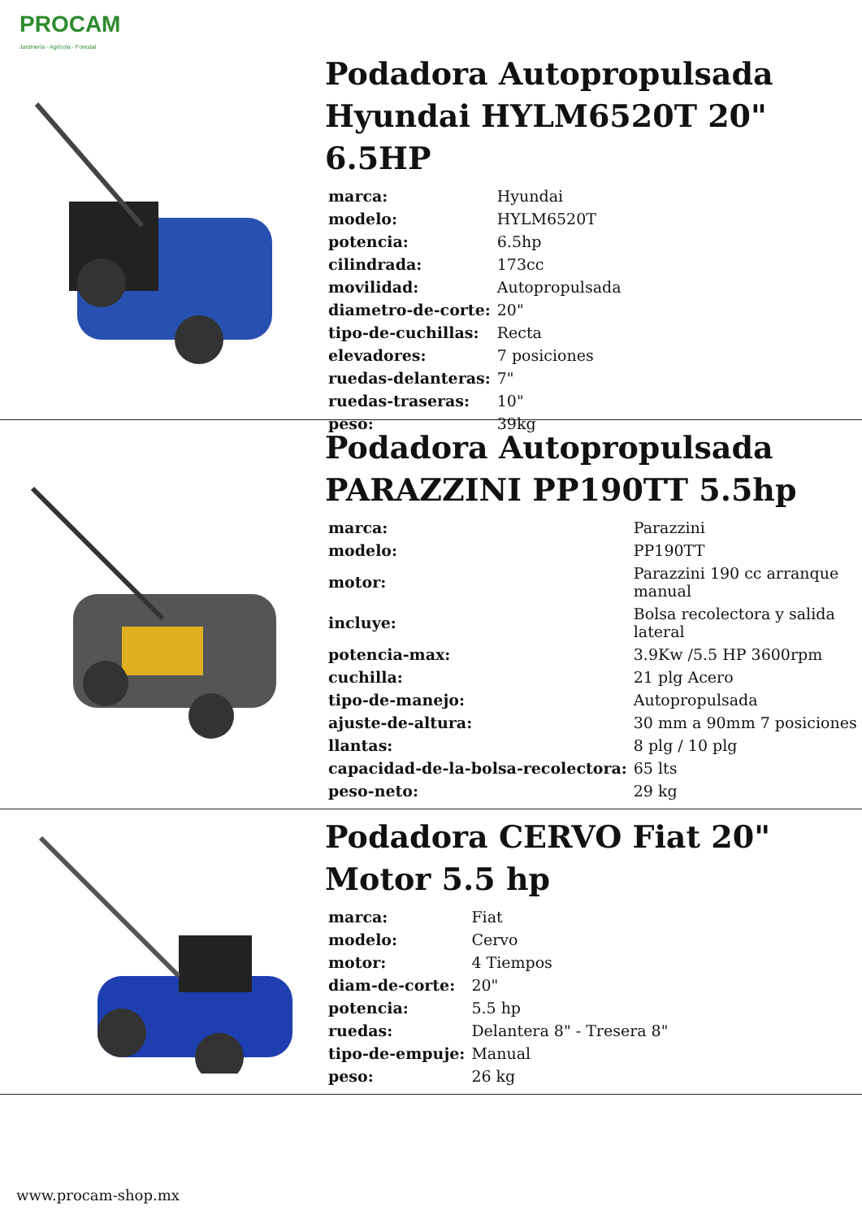PROCAM
Jardinería - Agrícola - Forestal
Podadora Autopropulsada Hyundai HYLM6520T 20" 6.5HP
| marca: | Hyundai |
| modelo: | HYLM6520T |
| potencia: | 6.5hp |
| cilindrada: | 173cc |
| movilidad: | Autopropulsada |
| diametro-de-corte: | 20" |
| tipo-de-cuchillas: | Recta |
| elevadores: | 7 posiciones |
| ruedas-delanteras: | 7" |
| ruedas-traseras: | 10" |
| peso: | 39kg |
Podadora Autopropulsada PARAZZINI PP190TT 5.5hp
| marca: | Parazzini |
| modelo: | PP190TT |
| motor: | Parazzini 190 cc arranque manual |
| incluye: | Bolsa recolectora y salida lateral |
| potencia-max: | 3.9Kw /5.5 HP 3600rpm |
| cuchilla: | 21 plg Acero |
| tipo-de-manejo: | Autopropulsada |
| ajuste-de-altura: | 30 mm a 90mm 7 posiciones |
| llantas: | 8 plg / 10 plg |
| capacidad-de-la-bolsa-recolectora: | 65 lts |
| peso-neto: | 29 kg |
Podadora CERVO Fiat 20" Motor 5.5 hp
| marca: | Fiat |
| modelo: | Cervo |
| motor: | 4 Tiempos |
| diam-de-corte: | 20" |
| potencia: | 5.5 hp |
| ruedas: | Delantera 8" - Tresera 8" |
| tipo-de-empuje: | Manual |
| peso: | 26 kg |
www.procam-shop.mx